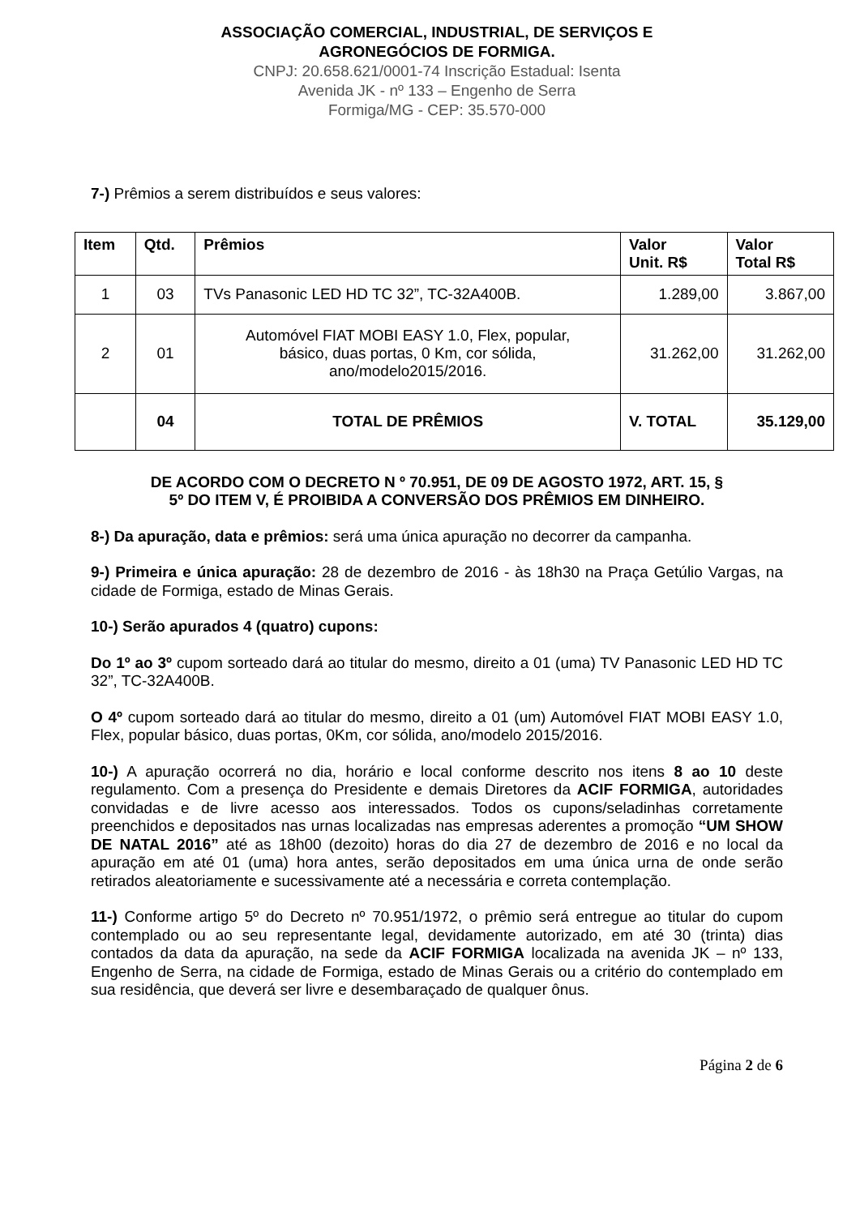ASSOCIAÇÃO COMERCIAL, INDUSTRIAL, DE SERVIÇOS E
AGRONEGÓCIOS DE FORMIGA.
CNPJ: 20.658.621/0001-74 Inscrição Estadual: Isenta
Avenida JK - nº 133 – Engenho de Serra
Formiga/MG - CEP: 35.570-000
7-) Prêmios a serem distribuídos e seus valores:
| Item | Qtd. | Prêmios | Valor Unit. R$ | Valor Total R$ |
| --- | --- | --- | --- | --- |
| 1 | 03 | TVs Panasonic LED HD TC 32”, TC-32A400B. | 1.289,00 | 3.867,00 |
| 2 | 01 | Automóvel FIAT MOBI EASY 1.0, Flex, popular, básico, duas portas, 0 Km, cor sólida, ano/modelo2015/2016. | 31.262,00 | 31.262,00 |
| | 04 | TOTAL DE PRÊMIOS | V. TOTAL | 35.129,00 |
DE ACORDO COM O DECRETO N º 70.951, DE 09 DE AGOSTO 1972, ART. 15, §
5º DO ITEM V, É PROIBIDA A CONVERSÃO DOS PRÊMIOS EM DINHEIRO.
8-) Da apuração, data e prêmios: será uma única apuração no decorrer da campanha.
9-) Primeira e única apuração: 28 de dezembro de 2016 - às 18h30 na Praça Getúlio Vargas, na cidade de Formiga, estado de Minas Gerais.
10-) Serão apurados 4 (quatro) cupons:
Do 1º ao 3º cupom sorteado dará ao titular do mesmo, direito a 01 (uma) TV Panasonic LED HD TC 32”, TC-32A400B.
O 4º cupom sorteado dará ao titular do mesmo, direito a 01 (um) Automóvel FIAT MOBI EASY 1.0, Flex, popular básico, duas portas, 0Km, cor sólida, ano/modelo 2015/2016.
10-) A apuração ocorrerá no dia, horário e local conforme descrito nos itens 8 ao 10 deste regulamento. Com a presença do Presidente e demais Diretores da ACIF FORMIGA, autoridades convidadas e de livre acesso aos interessados. Todos os cupons/seladinhas corretamente preenchidos e depositados nas urnas localizadas nas empresas aderentes a promoção “UM SHOW DE NATAL 2016” até as 18h00 (dezoito) horas do dia 27 de dezembro de 2016 e no local da apuração em até 01 (uma) hora antes, serão depositados em uma única urna de onde serão retirados aleatoriamente e sucessivamente até a necessária e correta contemplação.
11-) Conforme artigo 5º do Decreto nº 70.951/1972, o prêmio será entregue ao titular do cupom contemplado ou ao seu representante legal, devidamente autorizado, em até 30 (trinta) dias contados da data da apuração, na sede da ACIF FORMIGA localizada na avenida JK – nº 133, Engenho de Serra, na cidade de Formiga, estado de Minas Gerais ou a critério do contemplado em sua residência, que deverá ser livre e desembaraçado de qualquer ônus.
Página 2 de 6